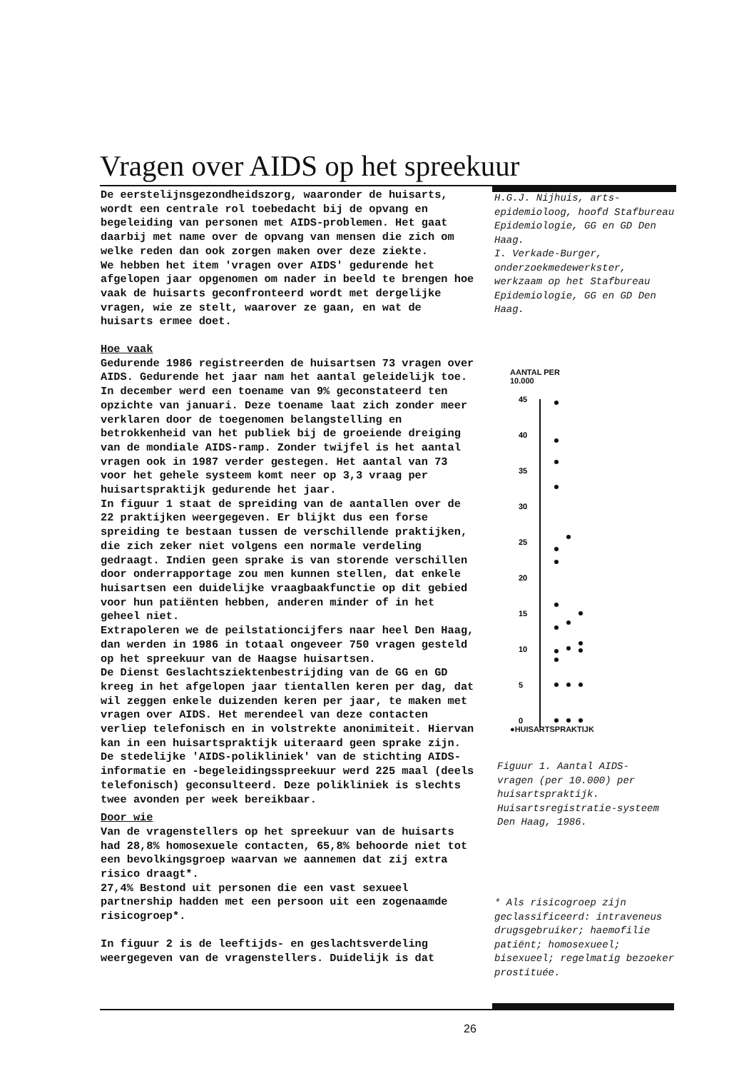Vragen over AIDS op het spreekuur
De eerstelijnsgezondheidszorg, waaronder de huisarts, wordt een centrale rol toebedacht bij de opvang en begeleiding van personen met AIDS-problemen. Het gaat daarbij met name over de opvang van mensen die zich om welke reden dan ook zorgen maken over deze ziekte.
We hebben het item 'vragen over AIDS' gedurende het afgelopen jaar opgenomen om nader in beeld te brengen hoe vaak de huisarts geconfronteerd wordt met dergelijke vragen, wie ze stelt, waarover ze gaan, en wat de huisarts ermee doet.
Hoe vaak
Gedurende 1986 registreerden de huisartsen 73 vragen over AIDS. Gedurende het jaar nam het aantal geleidelijk toe. In december werd een toename van 9% geconstateerd ten opzichte van januari. Deze toename laat zich zonder meer verklaren door de toegenomen belangstelling en betrokkenheid van het publiek bij de groeiende dreiging van de mondiale AIDS-ramp. Zonder twijfel is het aantal vragen ook in 1987 verder gestegen. Het aantal van 73 voor het gehele systeem komt neer op 3,3 vraag per huisartspraktijk gedurende het jaar.
In figuur 1 staat de spreiding van de aantallen over de 22 praktijken weergegeven. Er blijkt dus een forse spreiding te bestaan tussen de verschillende praktijken, die zich zeker niet volgens een normale verdeling gedraagt. Indien geen sprake is van storende verschillen door onderrapportage zou men kunnen stellen, dat enkele huisartsen een duidelijke vraagbaakfunctie op dit gebied voor hun patiënten hebben, anderen minder of in het geheel niet.
Extrapoleren we de peilstationcijfers naar heel Den Haag, dan werden in 1986 in totaal ongeveer 750 vragen gesteld op het spreekuur van de Haagse huisartsen.
De Dienst Geslachtsziektenbestrijding van de GG en GD kreeg in het afgelopen jaar tientallen keren per dag, dat wil zeggen enkele duizenden keren per jaar, te maken met vragen over AIDS. Het merendeel van deze contacten verliep telefonisch en in volstrekte anonimiteit. Hiervan kan in een huisartspraktijk uiteraard geen sprake zijn. De stedelijke 'AIDS-polikliniek' van de stichting AIDS-informatie en -begeleidingsspreekuur werd 225 maal (deels telefonisch) geconsulteerd. Deze polikliniek is slechts twee avonden per week bereikbaar.
Door wie
Van de vragenstellers op het spreekuur van de huisarts had 28,8% homosexuele contacten, 65,8% behoorde niet tot een bevolkingsgroep waarvan we aannemen dat zij extra risico draagt*.
27,4% Bestond uit personen die een vast sexueel partnership hadden met een persoon uit een zogenaamde risicogroep*.
In figuur 2 is de leeftijds- en geslachtsverdeling weergegeven van de vragenstellers. Duidelijk is dat
H.G.J. Nijhuis, arts-epidemioloog, hoofd Stafbureau Epidemiologie, GG en GD Den Haag.
I. Verkade-Burger, onderzoekmedewerkster, werkzaam op het Stafbureau Epidemiologie, GG en GD Den Haag.
AANTAL PER
10.000
45
40
35
30
25
20
15
10
5
0
●HUISARTSPRAKTIJK
Figuur 1. Aantal AIDS-vragen (per 10.000) per huisartspraktijk. Huisartsregistratie-systeem Den Haag, 1986.
* Als risicogroep zijn geclassificeerd: intraveneus drugsgebruiker; haemofilie patiënt; homosexueel; bisexueel; regelmatig bezoeker prostituée.
26